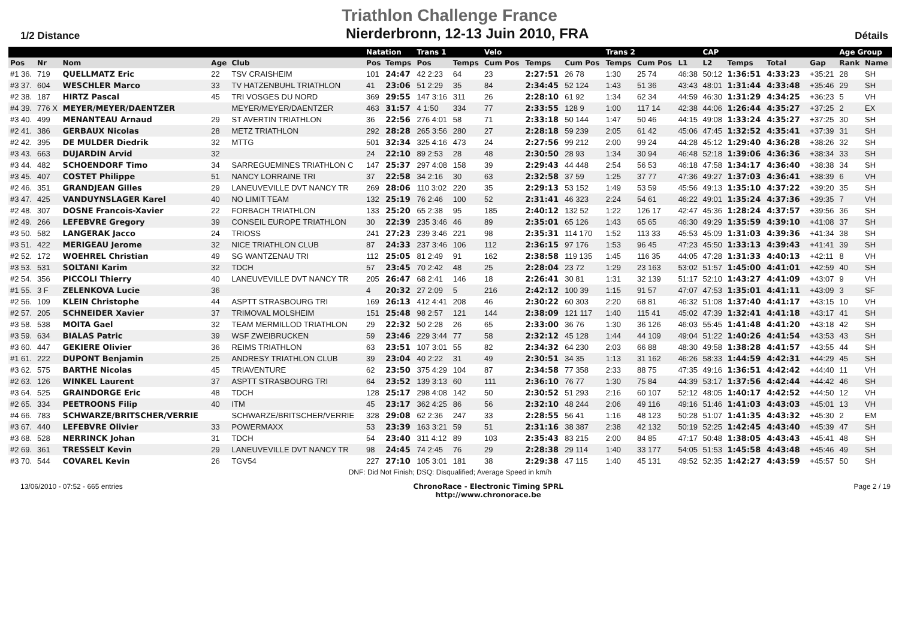Triathlon Challenge France
1/2 Distance Nierderbronn, 12-13 Juin 2010, FRA Détails
| | | | | | Natation | | Trans 1 | | Velo | | | Trans 2 | | | CAP | | | | | Age Group | |
| --- | --- | --- | --- | --- | --- | --- | --- | --- | --- | --- | --- | --- | --- | --- | --- | --- | --- | --- | --- | --- | --- |
| Pos | Nr | Nom | Age | Club | Pos | Temps | Pos | Temps | Cum Pos | Temps | Cum Pos | Temps | Cum Pos | L1 | L2 | Temps | Total | | Gap | Rank | Name |
| #1 36. | 719 | QUELLMATZ Eric | 22 | TSV CRAISHEIM | 101 | 24:47 | 42 2:23 | 64 | 23 | 2:27:51 | 26 78 | 1:30 | 25 74 | 46:38 | 50:12 | 1:36:51 | 4:33:23 | | +35:21 | 28 | SH |
| #3 37. | 604 | WESCHLER Marco | 33 | TV HATZENBUHL TRIATHLON | 41 | 23:06 | 51 2:29 | 35 | 84 | 2:34:45 | 52 124 | 1:43 | 51 36 | 43:43 | 48:01 | 1:31:44 | 4:33:48 | | +35:46 | 29 | SH |
| #2 38. | 187 | HIRTZ Pascal | 45 | TRI VOSGES DU NORD | 369 | 29:55 | 147 3:16 | 311 | 26 | 2:28:10 | 61 92 | 1:34 | 62 34 | 44:59 | 46:30 | 1:31:29 | 4:34:25 | | +36:23 | 5 | VH |
| #4 39. | 776 X | MEYER/MEYER/DAENTZER | | MEYER/MEYER/DAENTZER | 463 | 31:57 | 4 1:50 | 334 | 77 | 2:33:55 | 128 9 | 1:00 | 117 14 | 42:38 | 44:06 | 1:26:44 | 4:35:27 | | +37:25 | 2 | EX |
| #3 40. | 499 | MENANTEAU Arnaud | 29 | ST AVERTIN TRIATHLON | 36 | 22:56 | 276 4:01 | 58 | 71 | 2:33:18 | 50 144 | 1:47 | 50 46 | 44:15 | 49:08 | 1:33:24 | 4:35:27 | | +37:25 | 30 | SH |
| #2 41. | 386 | GERBAUX Nicolas | 28 | METZ TRIATHLON | 292 | 28:28 | 265 3:56 | 280 | 27 | 2:28:18 | 59 239 | 2:05 | 61 42 | 45:06 | 47:45 | 1:32:52 | 4:35:41 | | +37:39 | 31 | SH |
| #2 42. | 395 | DE MULDER Diedrik | 32 | MTTG | 501 | 32:34 | 325 4:16 | 473 | 24 | 2:27:56 | 99 212 | 2:00 | 99 24 | 44:28 | 45:12 | 1:29:40 | 4:36:28 | | +38:26 | 32 | SH |
| #3 43. | 663 | DUJARDIN Arvid | 32 | | 24 | 22:10 | 89 2:53 | 28 | 48 | 2:30:50 | 28 93 | 1:34 | 30 94 | 46:48 | 52:18 | 1:39:06 | 4:36:36 | | +38:34 | 33 | SH |
| #3 44. | 482 | SCHOENDORF Timo | 34 | SARREGUEMINES TRIATHLON C | 147 | 25:37 | 297 4:08 | 158 | 39 | 2:29:43 | 44 448 | 2:54 | 56 53 | 46:18 | 47:58 | 1:34:17 | 4:36:40 | | +38:38 | 34 | SH |
| #3 45. | 407 | COSTET Philippe | 51 | NANCY LORRAINE TRI | 37 | 22:58 | 34 2:16 | 30 | 63 | 2:32:58 | 37 59 | 1:25 | 37 77 | 47:36 | 49:27 | 1:37:03 | 4:36:41 | | +38:39 | 6 | VH |
| #2 46. | 351 | GRANDJEAN Gilles | 29 | LANEUVEVILLE DVT NANCY TR | 269 | 28:06 | 110 3:02 | 220 | 35 | 2:29:13 | 53 152 | 1:49 | 53 59 | 45:56 | 49:13 | 1:35:10 | 4:37:22 | | +39:20 | 35 | SH |
| #3 47. | 425 | VANDUYNSLAGER Karel | 40 | NO LIMIT TEAM | 132 | 25:19 | 76 2:46 | 100 | 52 | 2:31:41 | 46 323 | 2:24 | 54 61 | 46:22 | 49:01 | 1:35:24 | 4:37:36 | | +39:35 | 7 | VH |
| #2 48. | 307 | DOSNE Francois-Xavier | 22 | FORBACH TRIATHLON | 133 | 25:20 | 65 2:38 | 95 | 185 | 2:40:12 | 132 52 | 1:22 | 126 17 | 42:47 | 45:36 | 1:28:24 | 4:37:57 | | +39:56 | 36 | SH |
| #2 49. | 266 | LEFEBVRE Gregory | 39 | CONSEIL EUROPE TRIATHLON | 30 | 22:39 | 235 3:46 | 46 | 89 | 2:35:01 | 65 126 | 1:43 | 65 65 | 46:30 | 49:29 | 1:35:59 | 4:39:10 | | +41:08 | 37 | SH |
| #3 50. | 582 | LANGERAK Jacco | 24 | TRIOSS | 241 | 27:23 | 239 3:46 | 221 | 98 | 2:35:31 | 114 170 | 1:52 | 113 33 | 45:53 | 45:09 | 1:31:03 | 4:39:36 | | +41:34 | 38 | SH |
| #3 51. | 422 | MERIGEAU Jerome | 32 | NICE TRIATHLON CLUB | 87 | 24:33 | 237 3:46 | 106 | 112 | 2:36:15 | 97 176 | 1:53 | 96 45 | 47:23 | 45:50 | 1:33:13 | 4:39:43 | | +41:41 | 39 | SH |
| #2 52. | 172 | WOEHREL Christian | 49 | SG WANTZENAU TRI | 112 | 25:05 | 81 2:49 | 91 | 162 | 2:38:58 | 119 135 | 1:45 | 116 35 | 44:05 | 47:28 | 1:31:33 | 4:40:13 | | +42:11 | 8 | VH |
| #3 53. | 531 | SOLTANI Karim | 32 | TDCH | 57 | 23:45 | 70 2:42 | 48 | 25 | 2:28:04 | 23 72 | 1:29 | 23 163 | 53:02 | 51:57 | 1:45:00 | 4:41:01 | | +42:59 | 40 | SH |
| #2 54. | 356 | PICCOLI Thierry | 40 | LANEUVEVILLE DVT NANCY TR | 205 | 26:47 | 68 2:41 | 146 | 18 | 2:26:41 | 30 81 | 1:31 | 32 139 | 51:17 | 52:10 | 1:43:27 | 4:41:09 | | +43:07 | 9 | VH |
| #1 55. | 3 F | ZELENKOVA Lucie | 36 | | 4 | 20:32 | 27 2:09 | 5 | 216 | 2:42:12 | 100 39 | 1:15 | 91 57 | 47:07 | 47:53 | 1:35:01 | 4:41:11 | | +43:09 | 3 | SF |
| #2 56. | 109 | KLEIN Christophe | 44 | ASPTT STRASBOURG TRI | 169 | 26:13 | 412 4:41 | 208 | 46 | 2:30:22 | 60 303 | 2:20 | 68 81 | 46:32 | 51:08 | 1:37:40 | 4:41:17 | | +43:15 | 10 | VH |
| #2 57. | 205 | SCHNEIDER Xavier | 37 | TRIMOVAL MOLSHEIM | 151 | 25:48 | 98 2:57 | 121 | 144 | 2:38:09 | 121 117 | 1:40 | 115 41 | 45:02 | 47:39 | 1:32:41 | 4:41:18 | | +43:17 | 41 | SH |
| #3 58. | 538 | MOITA Gael | 32 | TEAM MERMILLOD TRIATHLON | 29 | 22:32 | 50 2:28 | 26 | 65 | 2:33:00 | 36 76 | 1:30 | 36 126 | 46:03 | 55:45 | 1:41:48 | 4:41:20 | | +43:18 | 42 | SH |
| #3 59. | 634 | BIALAS Patric | 39 | WSF ZWEIBRUCKEN | 59 | 23:46 | 229 3:44 | 77 | 58 | 2:32:12 | 45 128 | 1:44 | 44 109 | 49:04 | 51:22 | 1:40:26 | 4:41:54 | | +43:53 | 43 | SH |
| #3 60. | 447 | GEKIERE Olivier | 36 | REIMS TRIATHLON | 63 | 23:51 | 107 3:01 | 55 | 82 | 2:34:32 | 64 230 | 2:03 | 66 88 | 48:30 | 49:58 | 1:38:28 | 4:41:57 | | +43:55 | 44 | SH |
| #1 61. | 222 | DUPONT Benjamin | 25 | ANDRESY TRIATHLON CLUB | 39 | 23:04 | 40 2:22 | 31 | 49 | 2:30:51 | 34 35 | 1:13 | 31 162 | 46:26 | 58:33 | 1:44:59 | 4:42:31 | | +44:29 | 45 | SH |
| #3 62. | 575 | BARTHE Nicolas | 45 | TRIAVENTURE | 62 | 23:50 | 375 4:29 | 104 | 87 | 2:34:58 | 77 358 | 2:33 | 88 75 | 47:35 | 49:16 | 1:36:51 | 4:42:42 | | +44:40 | 11 | VH |
| #2 63. | 126 | WINKEL Laurent | 37 | ASPTT STRASBOURG TRI | 64 | 23:52 | 139 3:13 | 60 | 111 | 2:36:10 | 76 77 | 1:30 | 75 84 | 44:39 | 53:17 | 1:37:56 | 4:42:44 | | +44:42 | 46 | SH |
| #3 64. | 525 | GRAINDORGE Eric | 48 | TDCH | 128 | 25:17 | 298 4:08 | 142 | 50 | 2:30:52 | 51 293 | 2:16 | 60 107 | 52:12 | 48:05 | 1:40:17 | 4:42:52 | | +44:50 | 12 | VH |
| #2 65. | 334 | PEETROONS Filip | 40 | ITM | 45 | 23:17 | 362 4:25 | 86 | 56 | 2:32:10 | 48 244 | 2:06 | 49 116 | 49:16 | 51:46 | 1:41:03 | 4:43:03 | | +45:01 | 13 | VH |
| #4 66. | 783 | SCHWARZE/BRITSCHER/VERRIE | | SCHWARZE/BRITSCHER/VERRIE | 328 | 29:08 | 62 2:36 | 247 | 33 | 2:28:55 | 56 41 | 1:16 | 48 123 | 50:28 | 51:07 | 1:41:35 | 4:43:32 | | +45:30 | 2 | EM |
| #3 67. | 440 | LEFEBVRE Olivier | 33 | POWERMAXX | 53 | 23:39 | 163 3:21 | 59 | 51 | 2:31:16 | 38 387 | 2:38 | 42 132 | 50:19 | 52:25 | 1:42:45 | 4:43:40 | | +45:39 | 47 | SH |
| #3 68. | 528 | NERRINCK Johan | 31 | TDCH | 54 | 23:40 | 311 4:12 | 89 | 103 | 2:35:43 | 83 215 | 2:00 | 84 85 | 47:17 | 50:48 | 1:38:05 | 4:43:43 | | +45:41 | 48 | SH |
| #2 69. | 361 | TRESSELT Kevin | 29 | LANEUVEVILLE DVT NANCY TR | 98 | 24:45 | 74 2:45 | 76 | 29 | 2:28:38 | 29 114 | 1:40 | 33 177 | 54:05 | 51:53 | 1:45:58 | 4:43:48 | | +45:46 | 49 | SH |
| #3 70. | 544 | COVAREL Kevin | 26 | TGV54 | 227 | 27:10 | 105 3:01 | 181 | 38 | 2:29:38 | 47 115 | 1:40 | 45 131 | 49:52 | 52:35 | 1:42:27 | 4:43:59 | | +45:57 | 50 | SH |
| DNF: Did Not Finish; DSQ: Disqualified; Average Speed in km/h | | | | | | | | | | | | | | | | | | | | | |
13/06/2010 - 07:52 - 665 entries ChronoRace - Electronic Timing SPRL
http://www.chronorace.be Page 2 / 19